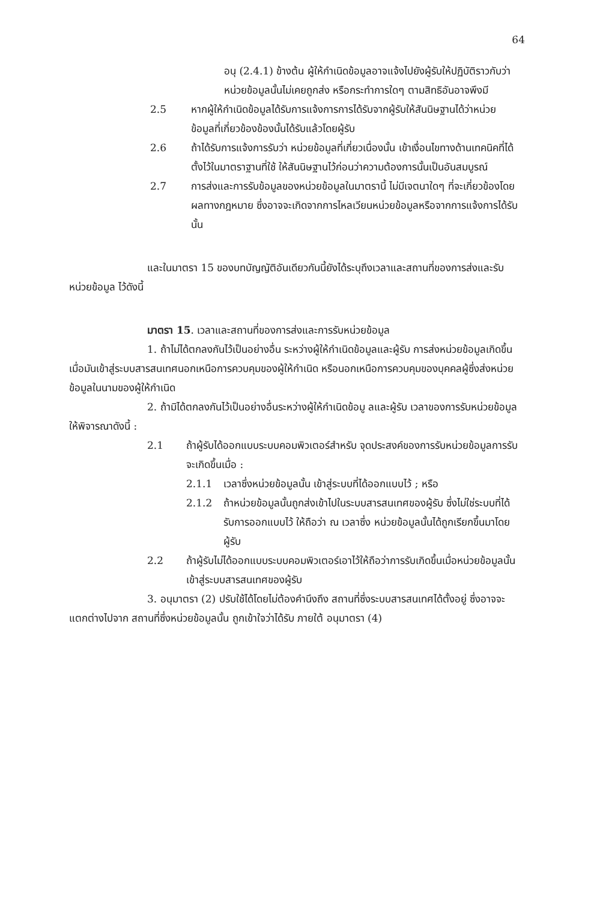64
อนุ (2.4.1) ข้างต้น ผู้ให้กำเนิดข้อมูลอาจแจ้งไปยังผู้รับให้ปฏิบัติราวกับว่าหน่วยข้อมูลนั้นไม่เคยถูกส่ง หรือกระทำการใดๆ ตามสิทธิอันอาจพึงมี
2.5 หากผู้ให้กำเนิดข้อมูลได้รับการแจ้งการการได้รับจากผู้รับให้สันนิษฐานได้ว่าหน่วยข้อมูลที่เกี่ยวข้องข้องนั้นได้รับแล้วโดยผู้รับ
2.6 ถ้าได้รับการแจ้งการรับว่า หน่วยข้อมูลที่เกี่ยวเนื่องนั้น เข้าเงื่อนไขทางด้านเทคนิคที่ได้ตั้งไว้ในมาตราฐานที่ใช้ ให้สันนิษฐานไว้ก่อนว่าความต้องการนั้นเป็นอันสมบูรณ์
2.7 การส่งและการรับข้อมูลของหน่วยข้อมูลในมาตรานี้ ไม่มีเจตนาใดๆ ที่จะเกี่ยวข้องโดยผลทางกฎหมาย ซึ่งอาจจะเกิดจากการไหลเวียนหน่วยข้อมูลหรือจากการแจ้งการได้รับนั้น
และในมาตรา 15 ของบทบัญญัติอันเดียวกันนี้ยังได้ระบุถึงเวลาและสถานที่ของการส่งและรับหน่วยข้อมูล ไว้ดังนี้
มาตรา 15. เวลาและสถานที่ของการส่งและการรับหน่วยข้อมูล
1. ถ้าไม่ได้ตกลงกันไว้เป็นอย่างอื่น ระหว่างผู้ให้กำเนิดข้อมูลและผู้รับ การส่งหน่วยข้อมูลเกิดขึ้นเมื่อมันเข้าสู่ระบบสารสนเทศนอกเหนือการควบคุมของผู้ให้กำเนิด หรือนอกเหนือการควบคุมของบุคคลผู้ซึ่งส่งหน่วยข้อมูลในนามของผู้ให้กำเนิด
2. ถ้ามิได้ตกลงกันไว้เป็นอย่างอื่นระหว่างผู้ให้กำเนิดข้อมู ลและผู้รับ เวลาของการรับหน่วยข้อมูลให้พิจารณาดังนี้ :
2.1 ถ้าผู้รับได้ออกแบบระบบคอมพิวเตอร์สำหรับ จุดประสงค์ของการรับหน่วยข้อมูลการรับจะเกิดขึ้นเมื่อ :
2.1.1 เวลาซึ่งหน่วยข้อมูลนั้น เข้าสู่ระบบที่ได้ออกแบบไว้ ; หรือ
2.1.2 ถ้าหน่วยข้อมูลนั้นถูกส่งเข้าไปในระบบสารสนเทศของผู้รับ ซึ่งไม่ใช่ระบบที่ได้รับการออกแบบไว้ ให้ถือว่า ณ เวลาซึ่ง หน่วยข้อมูลนั้นได้ถูกเรียกขึ้นมาโดยผู้รับ
2.2 ถ้าผู้รับไม่ได้ออกแบบระบบคอมพิวเตอร์เอาไว้ให้ถือว่าการรับเกิดขึ้นเมื่อหน่วยข้อมูลนั้น เข้าสู่ระบบสารสนเทศของผู้รับ
3. อนุมาตรา (2) ปรับใช้ได้โดยไม่ต้องคำนึงถึง สถานที่ซึ่งระบบสารสนเทศได้ตั้งอยู่ ซึ่งอาจจะแตกต่างไปจาก สถานที่ซึ่งหน่วยข้อมูลนั้น ถูกเข้าใจว่าได้รับ ภายใต้ อนุมาตรา (4)